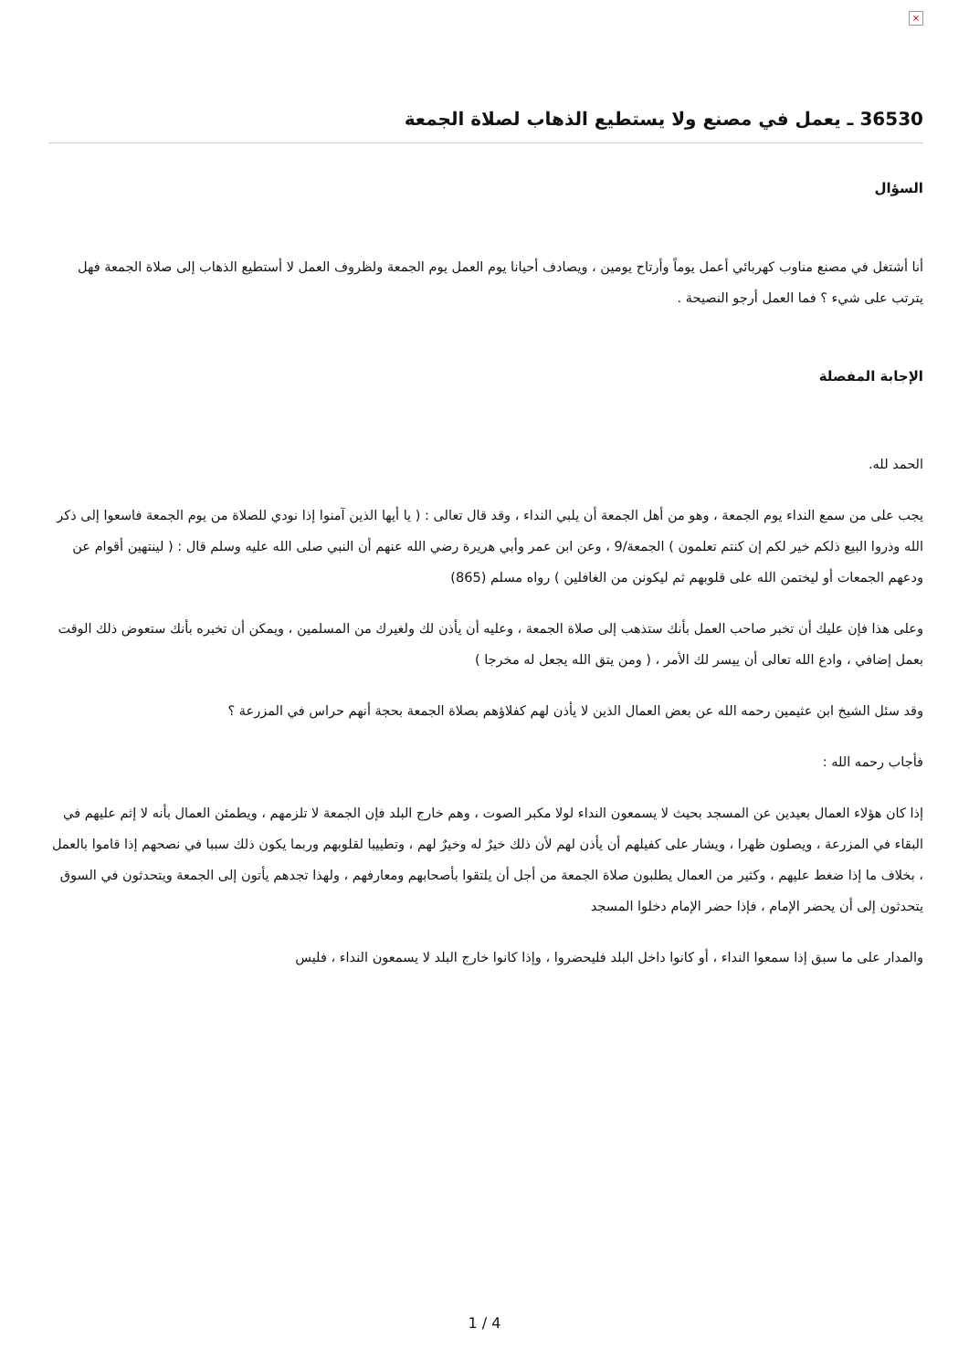×
36530 ـ يعمل في مصنع ولا يستطيع الذهاب لصلاة الجمعة
السؤال
أنا أشتغل في مصنع مناوب كهربائي أعمل يوماً وأرتاح يومين ، ويصادف أحيانا يوم العمل يوم الجمعة ولظروف العمل لا أستطيع الذهاب إلى صلاة الجمعة فهل يترتب على شيء ؟ فما العمل أرجو النصيحة .
الإجابة المفصلة
الحمد لله.
يجب على من سمع النداء يوم الجمعة ، وهو من أهل الجمعة أن يلبي النداء ، وقد قال تعالى : ( يا أيها الذين آمنوا إذا نودي للصلاة من يوم الجمعة فاسعوا إلى ذكر الله وذروا البيع ذلكم خير لكم إن كنتم تعلمون ) الجمعة/9 ، وعن ابن عمر وأبي هريرة رضي الله عنهم أن النبي صلى الله عليه وسلم قال : ( لينتهين أقوام عن ودعهم الجمعات أو ليختمن الله على قلوبهم ثم ليكونن من الغافلين ) رواه مسلم (865)
وعلى هذا فإن عليك أن تخبر صاحب العمل بأنك ستذهب إلى صلاة الجمعة ، وعليه أن يأذن لك ولغيرك من المسلمين ، ويمكن أن تخبره بأنك ستعوض ذلك الوقت بعمل إضافي ، وادع الله تعالى أن ييسر لك الأمر ، ( ومن يتق الله يجعل له مخرجا )
وقد سئل الشيخ ابن عثيمين رحمه الله عن بعض العمال الذين لا يأذن لهم كفلاؤهم بصلاة الجمعة بحجة أنهم حراس في المزرعة ؟
فأجاب رحمه الله :
إذا كان هؤلاء العمال بعيدين عن المسجد بحيث لا يسمعون النداء لولا مكبر الصوت ، وهم خارج البلد فإن الجمعة لا تلزمهم ، ويطمئن العمال بأنه لا إثم عليهم في البقاء في المزرعة ، ويصلون ظهرا ، ويشار على كفيلهم أن يأذن لهم لأن ذلك خيرٌ له وخيرٌ لهم ، وتطييبا لقلوبهم وربما يكون ذلك سببا في نصحهم إذا قاموا بالعمل ، بخلاف ما إذا ضغط عليهم ، وكثير من العمال يطلبون صلاة الجمعة من أجل أن يلتقوا بأصحابهم ومعارفهم ، ولهذا تجدهم يأتون إلى الجمعة ويتحدثون في السوق يتحدثون إلى أن يحضر الإمام ، فإذا حضر الإمام دخلوا المسجد
والمدار على ما سبق إذا سمعوا النداء ، أو كانوا داخل البلد فليحضروا ، وإذا كانوا خارج البلد لا يسمعون النداء ، فليس
4 / 1